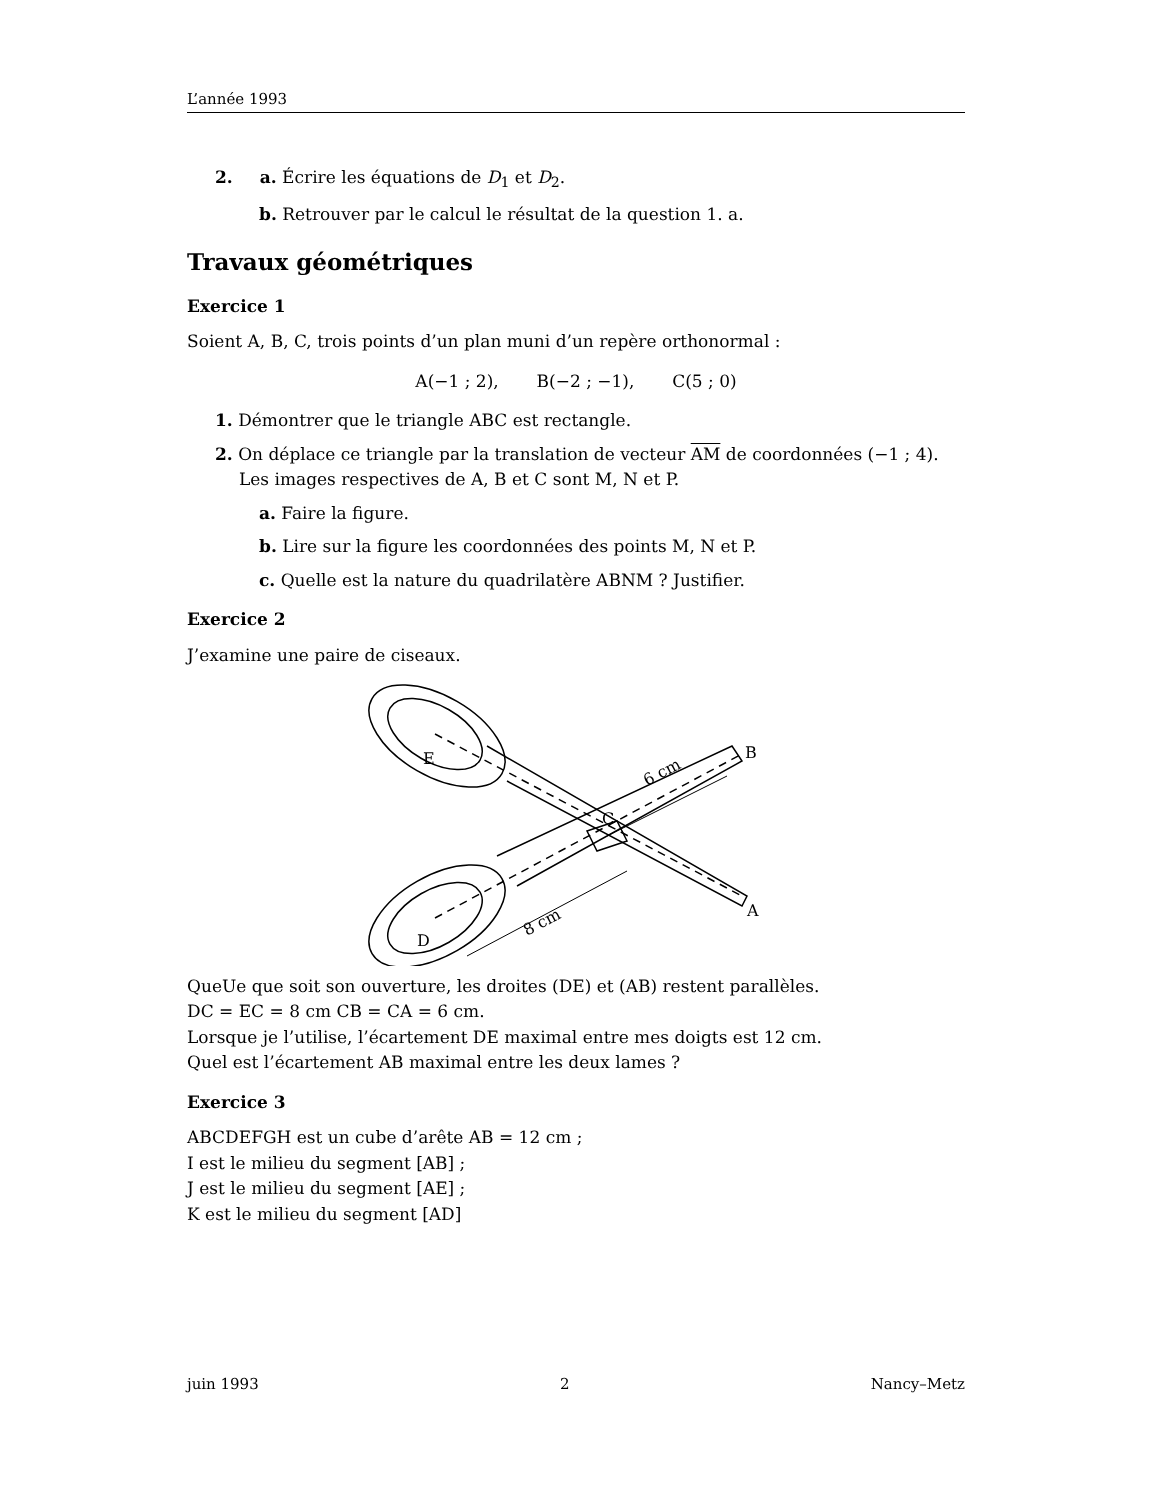L’année 1993
2. a. Écrire les équations de D<sub>1</sub> et D<sub>2</sub>.
b. Retrouver par le calcul le résultat de la question 1. a.
Travaux géométriques
Exercice 1
Soient A, B, C, trois points d’un plan muni d’un repère orthonormal :
A(−1 ; 2), B(−2 ; −1), C(5 ; 0)
1. Démontrer que le triangle ABC est rectangle.
2. On déplace ce triangle par la translation de vecteur AM de coordonnées (−1 ; 4).
Les images respectives de A, B et C sont M, N et P.
a. Faire la figure.
b. Lire sur la figure les coordonnées des points M, N et P.
c. Quelle est la nature du quadrilatère ABNM ? Justifier.
Exercice 2
J’examine une paire de ciseaux.
E
D
C
B
A
6 cm
8 cm
QueUe que soit son ouverture, les droites (DE) et (AB) restent parallèles.
DC = EC = 8 cm CB = CA = 6 cm.
Lorsque je l’utilise, l’écartement DE maximal entre mes doigts est 12 cm.
Quel est l’écartement AB maximal entre les deux lames ?
Exercice 3
ABCDEFGH est un cube d’arête AB = 12 cm ;
I est le milieu du segment [AB] ;
J est le milieu du segment [AE] ;
K est le milieu du segment [AD]
juin 1993 2 Nancy–Metz